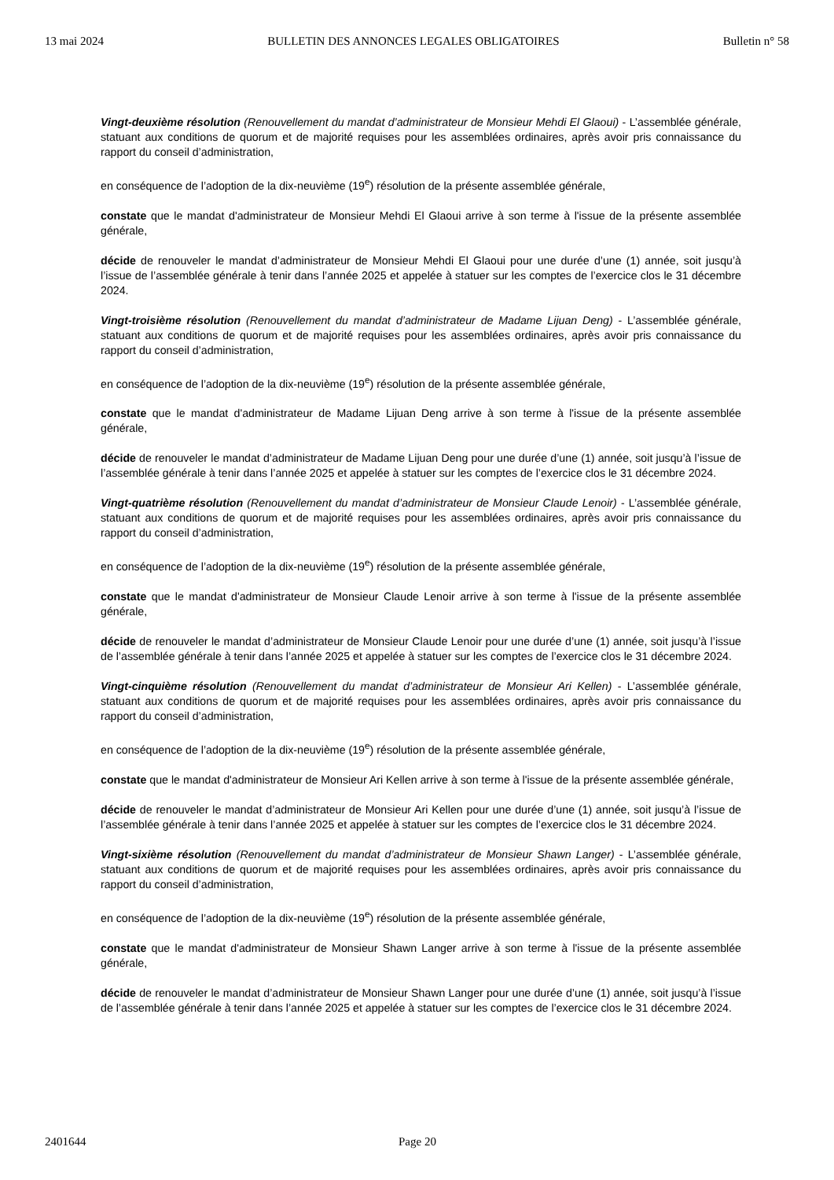13 mai 2024 BULLETIN DES ANNONCES LEGALES OBLIGATOIRES Bulletin n° 58
Vingt-deuxième résolution (Renouvellement du mandat d’administrateur de Monsieur Mehdi El Glaoui) - L’assemblée générale, statuant aux conditions de quorum et de majorité requises pour les assemblées ordinaires, après avoir pris connaissance du rapport du conseil d’administration,
en conséquence de l’adoption de la dix-neuvième (19<sup>e</sup>) résolution de la présente assemblée générale,
constate que le mandat d'administrateur de Monsieur Mehdi El Glaoui arrive à son terme à l'issue de la présente assemblée générale,
décide de renouveler le mandat d’administrateur de Monsieur Mehdi El Glaoui pour une durée d’une (1) année, soit jusqu’à l’issue de l’assemblée générale à tenir dans l’année 2025 et appelée à statuer sur les comptes de l’exercice clos le 31 décembre 2024.
Vingt-troisième résolution (Renouvellement du mandat d’administrateur de Madame Lijuan Deng) - L’assemblée générale, statuant aux conditions de quorum et de majorité requises pour les assemblées ordinaires, après avoir pris connaissance du rapport du conseil d’administration,
en conséquence de l’adoption de la dix-neuvième (19<sup>e</sup>) résolution de la présente assemblée générale,
constate que le mandat d'administrateur de Madame Lijuan Deng arrive à son terme à l'issue de la présente assemblée générale,
décide de renouveler le mandat d’administrateur de Madame Lijuan Deng pour une durée d’une (1) année, soit jusqu’à l’issue de l’assemblée générale à tenir dans l’année 2025 et appelée à statuer sur les comptes de l’exercice clos le 31 décembre 2024.
Vingt-quatrième résolution (Renouvellement du mandat d’administrateur de Monsieur Claude Lenoir) - L’assemblée générale, statuant aux conditions de quorum et de majorité requises pour les assemblées ordinaires, après avoir pris connaissance du rapport du conseil d’administration,
en conséquence de l’adoption de la dix-neuvième (19<sup>e</sup>) résolution de la présente assemblée générale,
constate que le mandat d'administrateur de Monsieur Claude Lenoir arrive à son terme à l'issue de la présente assemblée générale,
décide de renouveler le mandat d’administrateur de Monsieur Claude Lenoir pour une durée d’une (1) année, soit jusqu’à l’issue de l’assemblée générale à tenir dans l’année 2025 et appelée à statuer sur les comptes de l’exercice clos le 31 décembre 2024.
Vingt-cinquième résolution (Renouvellement du mandat d’administrateur de Monsieur Ari Kellen) - L’assemblée générale, statuant aux conditions de quorum et de majorité requises pour les assemblées ordinaires, après avoir pris connaissance du rapport du conseil d’administration,
en conséquence de l’adoption de la dix-neuvième (19<sup>e</sup>) résolution de la présente assemblée générale,
constate que le mandat d'administrateur de Monsieur Ari Kellen arrive à son terme à l'issue de la présente assemblée générale,
décide de renouveler le mandat d’administrateur de Monsieur Ari Kellen pour une durée d’une (1) année, soit jusqu’à l’issue de l’assemblée générale à tenir dans l’année 2025 et appelée à statuer sur les comptes de l’exercice clos le 31 décembre 2024.
Vingt-sixième résolution (Renouvellement du mandat d’administrateur de Monsieur Shawn Langer) - L’assemblée générale, statuant aux conditions de quorum et de majorité requises pour les assemblées ordinaires, après avoir pris connaissance du rapport du conseil d’administration,
en conséquence de l’adoption de la dix-neuvième (19<sup>e</sup>) résolution de la présente assemblée générale,
constate que le mandat d'administrateur de Monsieur Shawn Langer arrive à son terme à l'issue de la présente assemblée générale,
décide de renouveler le mandat d’administrateur de Monsieur Shawn Langer pour une durée d’une (1) année, soit jusqu’à l’issue de l’assemblée générale à tenir dans l’année 2025 et appelée à statuer sur les comptes de l’exercice clos le 31 décembre 2024.
2401644 Page 20